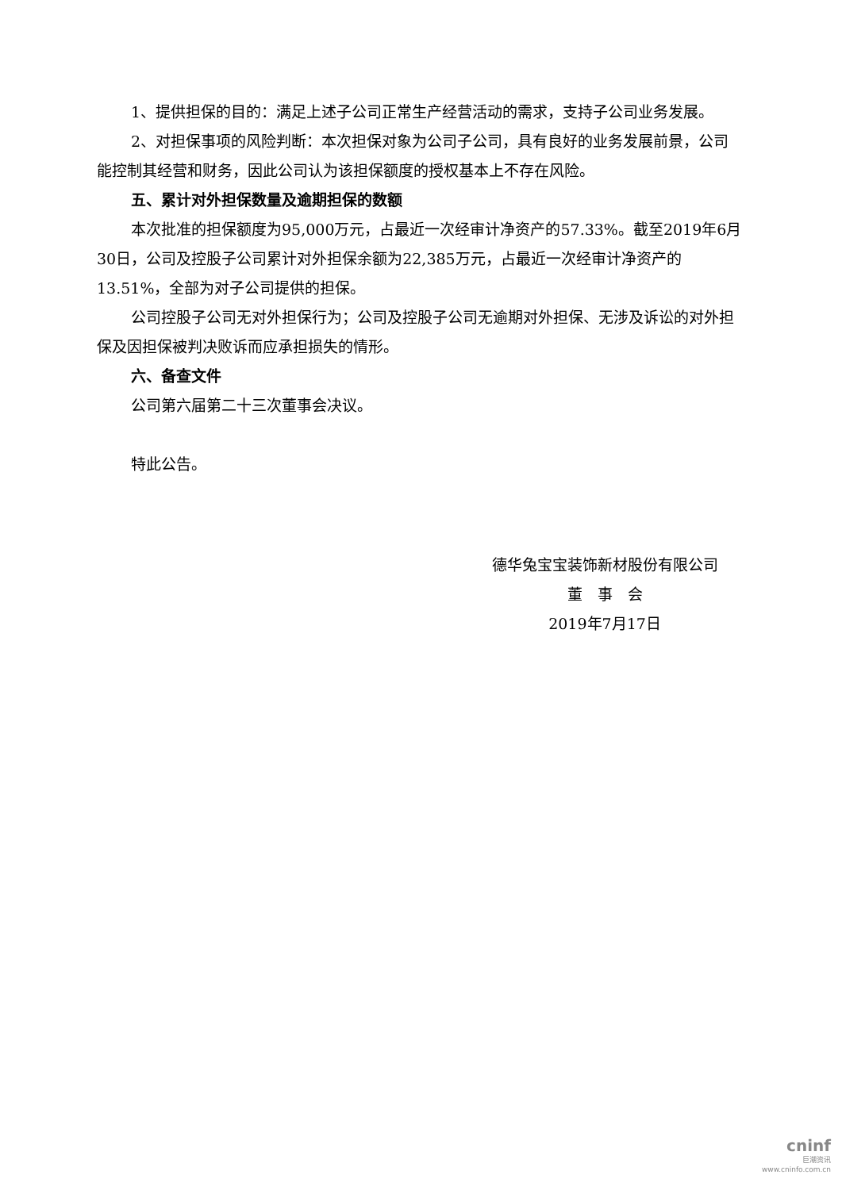1、提供担保的目的：满足上述子公司正常生产经营活动的需求，支持子公司业务发展。
2、对担保事项的风险判断：本次担保对象为公司子公司，具有良好的业务发展前景，公司能控制其经营和财务，因此公司认为该担保额度的授权基本上不存在风险。
五、累计对外担保数量及逾期担保的数额
本次批准的担保额度为95,000万元，占最近一次经审计净资产的57.33%。截至2019年6月30日，公司及控股子公司累计对外担保余额为22,385万元，占最近一次经审计净资产的13.51%，全部为对子公司提供的担保。
公司控股子公司无对外担保行为；公司及控股子公司无逾期对外担保、无涉及诉讼的对外担保及因担保被判决败诉而应承担损失的情形。
六、备查文件
公司第六届第二十三次董事会决议。
特此公告。
德华兔宝宝装饰新材股份有限公司
董　事　会
2019年7月17日
cninf
巨潮资讯
www.cninfo.com.cn